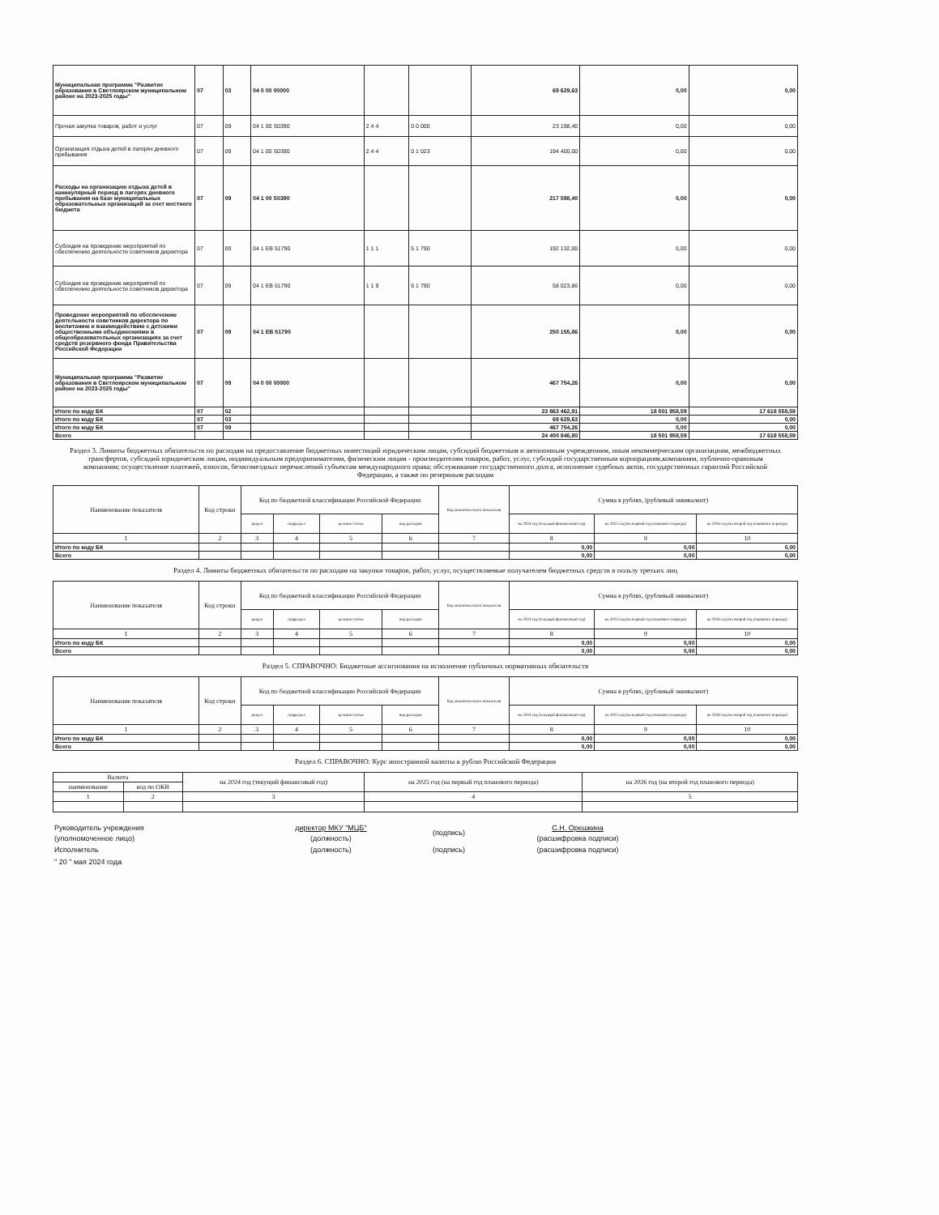| Муниципальная программа "Развитие образования в Светлоярском муниципальном районе на 2023-2025 годы" | 07 | 03 | 04 0 00 00000 | | | 69 629,63 | 0,00 | 0,00 |
| Прочая закупка товаров, работ и услуг | 07 | 09 | 04 1 00 S0390 | 2 4 4 | 0 0 000 | 23 198,40 | 0,00 | 0,00 |
| Организация отдыха детей в лагерях дневного пребывания | 07 | 09 | 04 1 00 S0390 | 2 4 4 | 0 1 023 | 194 400,00 | 0,00 | 0,00 |
| Расходы на организацию отдыха детей в каникулярный период в лагерях дневного пребывания на базе муниципальных образовательных организаций за счет местного бюджета | 07 | 09 | 04 1 00 S0390 | | | 217 598,40 | 0,00 | 0,00 |
| Субсидия на проведение мероприятий по обеспечению деятельности советников директора | 07 | 09 | 04 1 EB 51790 | 1 1 1 | 5 1 790 | 192 132,00 | 0,00 | 0,00 |
| Субсидия на проведение мероприятий по обеспечению деятельности советников директора | 07 | 09 | 04 1 EB 51790 | 1 1 9 | 5 1 790 | 58 023,86 | 0,00 | 0,00 |
| Проведение мероприятий по обеспечению деятельности советников директора по воспитанию и взаимодействию с детскими общественными объединениями в общеобразовательных организациях за счет средств резервного фонда Правительства Российской Федерации | 07 | 09 | 04 1 EB 51790 | | | 250 155,86 | 0,00 | 0,00 |
| Муниципальная программа "Развитие образования в Светлоярском муниципальном районе на 2023-2025 годы" | 07 | 09 | 04 0 00 00000 | | | 467 754,26 | 0,00 | 0,00 |
| Итого по коду БК | 07 | 02 | | | | 23 863 462,91 | 18 501 958,59 | 17 618 558,59 |
| Итого по коду БК | 07 | 03 | | | | 69 629,63 | 0,00 | 0,00 |
| Итого по коду БК | 07 | 09 | | | | 467 754,26 | 0,00 | 0,00 |
| Всего | | | | | | 24 400 846,80 | 18 501 958,59 | 17 618 558,59 |
Раздел 3. Лимиты бюджетных обязательств по расходам на предоставление бюджетных инвестиций юридическим лицам, субсидий бюджетным и автономным учреждениям, иным некоммерческим организациям, межбюджетных трансфертов, субсидий юридическим лицам, индивидуальным предпринимателям, физическим лицам - производителям товаров, работ, услуг, субсидий государственным корпорациям,компаниям, публично-правовым компаниям; осуществление платежей, взносов, безвозмездных перечислений субъектам международного права; обслуживание государственного долга, исполнение судебных актов, государственных гарантий Российской Федерации, а также по резервным расходам
| Наименование показателя | Код строки | Код по бюджетной классификации Российской Федерации | | | | Код аналитического показателя | Сумма в рублях, (рублевый эквивалент) | | |
| --- | --- | --- | --- | --- | --- | --- | --- | --- | --- |
| | | раздел | подраздел | целевая статья | вид расходов | | на 2024 год (текущий финансовый год) | на 2025 год (на первый год планового периода) | на 2026 год (на второй год планового периода) |
| 1 | 2 | 3 | 4 | 5 | 6 | 7 | 8 | 9 | 10 |
| Итого по коду БК | | | | | | | 0,00 | 0,00 | 0,00 |
| Всего | | | | | | | 0,00 | 0,00 | 0,00 |
Раздел 4. Лимиты бюджетных обязательств по расходам на закупки товаров, работ, услуг, осуществляемые получателем бюджетных средств в пользу третьих лиц
| Наименование показателя | Код строки | Код по бюджетной классификации Российской Федерации | | | | Код аналитического показателя | Сумма в рублях, (рублевый эквивалент) | | |
| --- | --- | --- | --- | --- | --- | --- | --- | --- | --- |
| | | раздел | подраздел | целевая статья | вид расходов | | на 2024 год (текущий финансовый год) | на 2025 год (на первый год планового периода) | на 2026 год (на второй год планового периода) |
| 1 | 2 | 3 | 4 | 5 | 6 | 7 | 8 | 9 | 10 |
| Итого по коду БК | | | | | | | 0,00 | 0,00 | 0,00 |
| Всего | | | | | | | 0,00 | 0,00 | 0,00 |
Раздел 5. СПРАВОЧНО: Бюджетные ассигнования на исполнение публичных нормативных обязательств
| Наименование показателя | Код строки | Код по бюджетной классификации Российской Федерации | | | | Код аналитического показателя | Сумма в рублях, (рублевый эквивалент) | | |
| --- | --- | --- | --- | --- | --- | --- | --- | --- | --- |
| | | раздел | подраздел | целевая статья | вид расходов | | на 2024 год (текущий финансовый год) | на 2025 год (на первый год планового периода) | на 2026 год (на второй год планового периода) |
| 1 | 2 | 3 | 4 | 5 | 6 | 7 | 8 | 9 | 10 |
| Итого по коду БК | | | | | | | 0,00 | 0,00 | 0,00 |
| Всего | | | | | | | 0,00 | 0,00 | 0,00 |
Раздел 6. СПРАВОЧНО: Курс иностранной валюты к рублю Российской Федерации
| Валюта | | на 2024 год (текущий финансовый год) | на 2025 год (на первый год планового периода) | на 2026 год (на второй год планового периода) |
| --- | --- | --- | --- | --- |
| наименование | код по ОКВ | | | |
| 1 | 2 | 3 | 4 | 5 |
| Руководитель учреждения (уполномоченное лицо) | директор МКУ "МЦБ" (должность) | (подпись) | С.Н. Орешкина (расшифровка подписи) |
| Исполнитель | (должность) | (подпись) | (расшифровка подписи) |
| " 20 " мая 2024 года | | | |